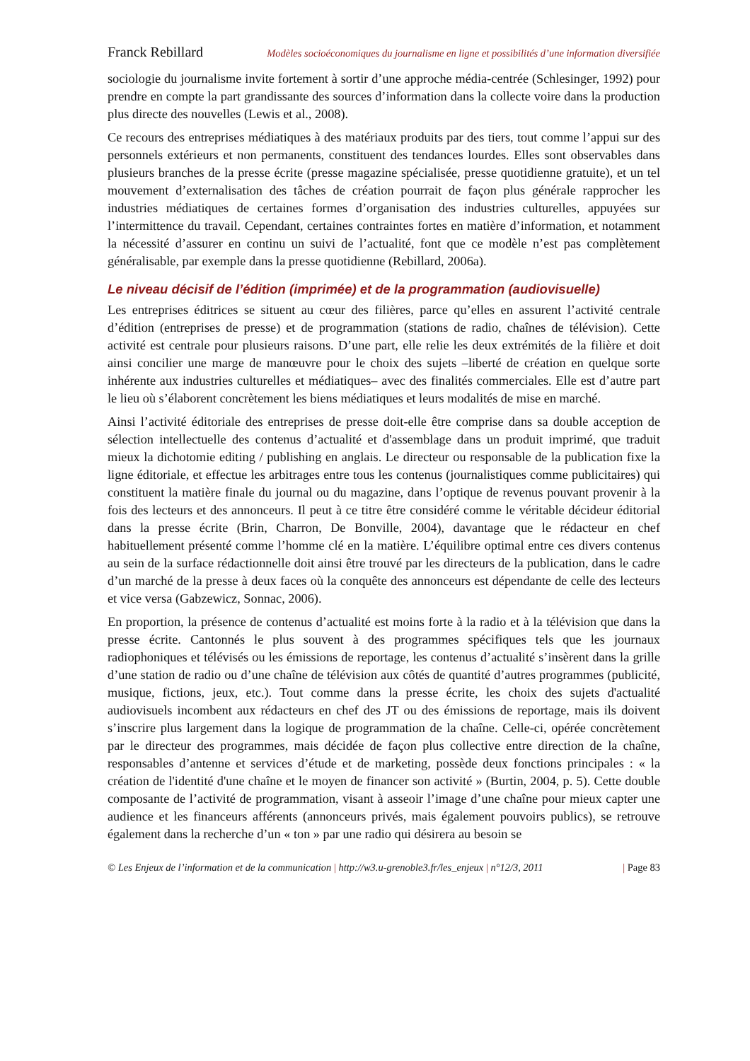Franck Rebillard Modèles socioéconomiques du journalisme en ligne et possibilités d’une information diversifiée
sociologie du journalisme invite fortement à sortir d’une approche média-centrée (Schlesinger, 1992) pour prendre en compte la part grandissante des sources d’information dans la collecte voire dans la production plus directe des nouvelles (Lewis et al., 2008).
Ce recours des entreprises médiatiques à des matériaux produits par des tiers, tout comme l’appui sur des personnels extérieurs et non permanents, constituent des tendances lourdes. Elles sont observables dans plusieurs branches de la presse écrite (presse magazine spécialisée, presse quotidienne gratuite), et un tel mouvement d’externalisation des tâches de création pourrait de façon plus générale rapprocher les industries médiatiques de certaines formes d’organisation des industries culturelles, appuyées sur l’intermittence du travail. Cependant, certaines contraintes fortes en matière d’information, et notamment la nécessité d’assurer en continu un suivi de l’actualité, font que ce modèle n’est pas complètement généralisable, par exemple dans la presse quotidienne (Rebillard, 2006a).
Le niveau décisif de l’édition (imprimée) et de la programmation (audiovisuelle)
Les entreprises éditrices se situent au cœur des filières, parce qu’elles en assurent l’activité centrale d’édition (entreprises de presse) et de programmation (stations de radio, chaînes de télévision). Cette activité est centrale pour plusieurs raisons. D’une part, elle relie les deux extrémités de la filière et doit ainsi concilier une marge de manœuvre pour le choix des sujets –liberté de création en quelque sorte inhérente aux industries culturelles et médiatiques– avec des finalités commerciales. Elle est d’autre part le lieu où s’élaborent concrètement les biens médiatiques et leurs modalités de mise en marché.
Ainsi l’activité éditoriale des entreprises de presse doit-elle être comprise dans sa double acception de sélection intellectuelle des contenus d’actualité et d'assemblage dans un produit imprimé, que traduit mieux la dichotomie editing / publishing en anglais. Le directeur ou responsable de la publication fixe la ligne éditoriale, et effectue les arbitrages entre tous les contenus (journalistiques comme publicitaires) qui constituent la matière finale du journal ou du magazine, dans l’optique de revenus pouvant provenir à la fois des lecteurs et des annonceurs. Il peut à ce titre être considéré comme le véritable décideur éditorial dans la presse écrite (Brin, Charron, De Bonville, 2004), davantage que le rédacteur en chef habituellement présenté comme l’homme clé en la matière. L’équilibre optimal entre ces divers contenus au sein de la surface rédactionnelle doit ainsi être trouvé par les directeurs de la publication, dans le cadre d’un marché de la presse à deux faces où la conquête des annonceurs est dépendante de celle des lecteurs et vice versa (Gabzewicz, Sonnac, 2006).
En proportion, la présence de contenus d’actualité est moins forte à la radio et à la télévision que dans la presse écrite. Cantonnés le plus souvent à des programmes spécifiques tels que les journaux radiophoniques et télévisés ou les émissions de reportage, les contenus d’actualité s’insèrent dans la grille d’une station de radio ou d’une chaîne de télévision aux côtés de quantité d’autres programmes (publicité, musique, fictions, jeux, etc.). Tout comme dans la presse écrite, les choix des sujets d'actualité audiovisuels incombent aux rédacteurs en chef des JT ou des émissions de reportage, mais ils doivent s’inscrire plus largement dans la logique de programmation de la chaîne. Celle-ci, opérée concrètement par le directeur des programmes, mais décidée de façon plus collective entre direction de la chaîne, responsables d’antenne et services d’étude et de marketing, possède deux fonctions principales : « la création de l'identité d'une chaîne et le moyen de financer son activité » (Burtin, 2004, p. 5). Cette double composante de l’activité de programmation, visant à asseoir l’image d’une chaîne pour mieux capter une audience et les financeurs afférents (annonceurs privés, mais également pouvoirs publics), se retrouve également dans la recherche d’un « ton » par une radio qui désirera au besoin se
© Les Enjeux de l’information et de la communication | http://w3.u-grenoble3.fr/les_enjeux | n°12/3, 2011 | Page 83